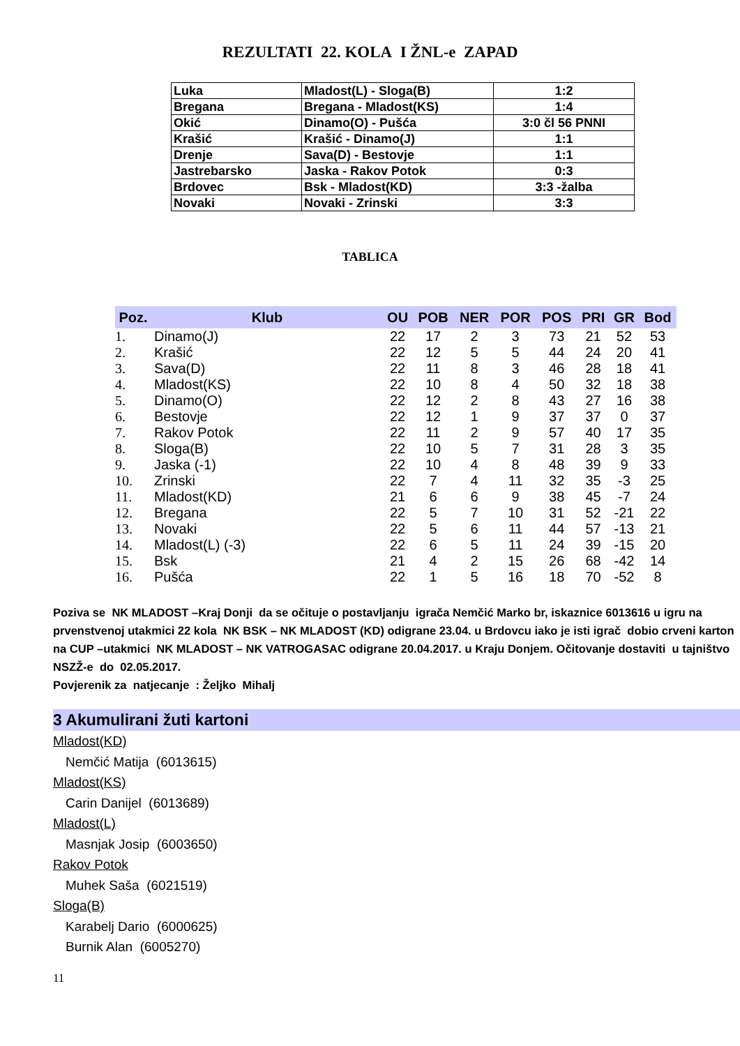REZULTATI 22. KOLA I ŽNL-e ZAPAD
| Luka | Mladost(L) - Sloga(B) | 1:2 |
| Bregana | Bregana - Mladost(KS) | 1:4 |
| Okić | Dinamo(O) - Pušća | 3:0 čl 56 PNNI |
| Krašić | Krašić - Dinamo(J) | 1:1 |
| Drenje | Sava(D) - Bestovje | 1:1 |
| Jastrebarsko | Jaska - Rakov Potok | 0:3 |
| Brdovec | Bsk - Mladost(KD) | 3:3 -žalba |
| Novaki | Novaki - Zrinski | 3:3 |
TABLICA
| Poz. | Klub | OU | POB | NER | POR | POS | PRI | GR | Bod |
| --- | --- | --- | --- | --- | --- | --- | --- | --- | --- |
| 1. | Dinamo(J) | 22 | 17 | 2 | 3 | 73 | 21 | 52 | 53 |
| 2. | Krašić | 22 | 12 | 5 | 5 | 44 | 24 | 20 | 41 |
| 3. | Sava(D) | 22 | 11 | 8 | 3 | 46 | 28 | 18 | 41 |
| 4. | Mladost(KS) | 22 | 10 | 8 | 4 | 50 | 32 | 18 | 38 |
| 5. | Dinamo(O) | 22 | 12 | 2 | 8 | 43 | 27 | 16 | 38 |
| 6. | Bestovje | 22 | 12 | 1 | 9 | 37 | 37 | 0 | 37 |
| 7. | Rakov Potok | 22 | 11 | 2 | 9 | 57 | 40 | 17 | 35 |
| 8. | Sloga(B) | 22 | 10 | 5 | 7 | 31 | 28 | 3 | 35 |
| 9. | Jaska (-1) | 22 | 10 | 4 | 8 | 48 | 39 | 9 | 33 |
| 10. | Zrinski | 22 | 7 | 4 | 11 | 32 | 35 | -3 | 25 |
| 11. | Mladost(KD) | 21 | 6 | 6 | 9 | 38 | 45 | -7 | 24 |
| 12. | Bregana | 22 | 5 | 7 | 10 | 31 | 52 | -21 | 22 |
| 13. | Novaki | 22 | 5 | 6 | 11 | 44 | 57 | -13 | 21 |
| 14. | Mladost(L) (-3) | 22 | 6 | 5 | 11 | 24 | 39 | -15 | 20 |
| 15. | Bsk | 21 | 4 | 2 | 15 | 26 | 68 | -42 | 14 |
| 16. | Pušća | 22 | 1 | 5 | 16 | 18 | 70 | -52 | 8 |
Poziva se NK MLADOST –Kraj Donji da se očituje o postavljanju igrača Nemčić Marko br, iskaznice 6013616 u igru na prvenstvenoj utakmici 22 kola NK BSK – NK MLADOST (KD) odigrane 23.04. u Brdovcu iako je isti igrač dobio crveni karton na CUP –utakmici NK MLADOST – NK VATROGASAC odigrane 20.04.2017. u Kraju Donjem. Očitovanje dostaviti u tajništvo NSZŽ-e do 02.05.2017.
Povjerenik za natjecanje : Željko Mihalj
3 Akumulirani žuti kartoni
Mladost(KD)
Nemčić Matija (6013615)
Mladost(KS)
Carin Danijel (6013689)
Mladost(L)
Masnjak Josip (6003650)
Rakov Potok
Muhek Saša (6021519)
Sloga(B)
Karabelj Dario (6000625)
Burnik Alan (6005270)
11